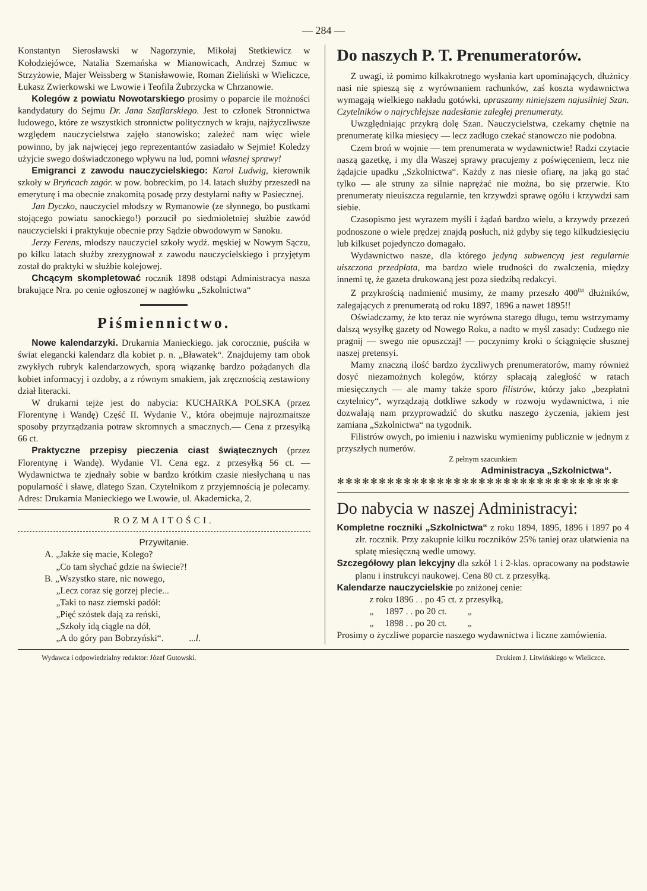— 284 —
Konstantyn Sierosławski w Nagorzynie, Mikołaj Stetkiewicz w Kołodziejówce, Natalia Szemańska w Mianowicach, Andrzej Szmuc w Strzyżowie, Majer Weissberg w Stanisławowie, Roman Zieliński w Wieliczce, Łukasz Zwierkowski we Lwowie i Teofila Żubrzycka w Chrzanowie.
Kolegów z powiatu Nowotarskiego prosimy o poparcie ile możności kandydatury do Sejmu Dr. Jana Szaflarskiego. Jest to członek Stronnictwa ludowego, które ze wszystkich stronnictw politycznych w kraju, najżyczliwsze względem nauczycielstwa zajęło stanowisko; zależeć nam więc wiele powinno, by jak najwięcej jego reprezentantów zasiadało w Sejmie! Koledzy użyjcie swego doświadczonego wpływu na lud, pomni własnej sprawy!
Emigranci z zawodu nauczycielskiego: Karol Ludwig, kierownik szkoły w Bryńcach zagór. w pow. bobreckim, po 14. latach służby przeszedł na emeryturę i ma obecnie znakomitą posadę przy destylarni nafty w Pasiecznej.
Jan Dyczko, nauczyciel młodszy w Rymanowie (ze słynnego, bo pustkami stojącego powiatu sanockiego!) porzucił po siedmioletniej służbie zawód nauczycielski i praktykuje obecnie przy Sądzie obwodowym w Sanoku.
Jerzy Ferens, młodszy nauczyciel szkoły wydź. męskiej w Nowym Sączu, po kilku latach służby zrezygnował z zawodu nauczycielskiego i przyjętym został do praktyki w służbie kolejowej.
Chcącym skompletować rocznik 1898 odstąpi Administracya nasza brakujące Nra. po cenie ogłoszonej w nagłówku „Szkolnictwa“
Piśmiennictwo.
Nowe kalendarzyki. Drukarnia Manieckiego. jak corocznie, puściła w świat elegancki kalendarz dla kobiet p. n. „Bławatek“. Znajdujemy tam obok zwykłych rubryk kalendarzowych, sporą wiązankę bardzo pożądanych dla kobiet informacyj i ozdoby, a z równym smakiem, jak zręcznością zestawiony dział literacki.
W drukarni tejże jest do nabycia: KUCHARKA POLSKA (przez Florentynę i Wandę) Część II. Wydanie V., która obejmuje najrozmaitsze sposoby przyrządzania potraw skromnych a smacznych.— Cena z przesyłką 66 ct.
Praktyczne przepisy pieczenia ciast świątecznych (przez Florentynę i Wandę). Wydanie VI. Cena egz. z przesyłką 56 ct. — Wydawnictwa te zjednały sobie w bardzo krótkim czasie niesłychaną u nas popularność i sławę, dlatego Szan. Czytelnikom z przyjemnością je polecamy. Adres: Drukarnia Manieckiego we Lwowie, ul. Akademicka, 2.
ROZMAITOŚCI.
Przywitanie.
A. „Jakże się macie, Kolego?
„Co tam słychać gdzie na świecie?!
B. „Wszystko stare, nic nowego,
„Lecz coraz się gorzej plecie...
„Taki to nasz ziemski padół:
„Pięć szóstek dają za reński,
„Szkoły idą ciągle na dół,
„A do góry pan Bobrzyński“. ...l.
Do naszych P. T. Prenumeratorów.
Z uwagi, iż pomimo kilkakrotnego wysłania kart upominających, dłużnicy nasi nie spieszą się z wyrównaniem rachunków, zaś koszta wydawnictwa wymagają wielkiego nakładu gotówki, upraszamy niniejszem najusilniej Szan. Czytelników o najrychlejsze nadesłanie zaległej prenumeraty.
Uwzględniając przykrą dolę Szan. Nauczycielstwa, czekamy chętnie na prenumeratę kilka miesięcy — lecz zadługo czekać stanowczo nie podobna.
Czem broń w wojnie — tem prenumerata w wydawnictwie! Radzi czytacie naszą gazetkę, i my dla Waszej sprawy pracujemy z poświęceniem, lecz nie żądajcie upadku „Szkolnictwa“. Każdy z nas niesie ofiarę, na jaką go stać tylko — ale struny za silnie naprężać nie można, bo się przerwie. Kto prenumeraty nieuiszcza regularnie, ten krzywdzi sprawę ogółu i krzywdzi sam siebie.
Czasopismo jest wyrazem myśli i żądań bardzo wielu, a krzywdy przezeń podnoszone o wiele prędzej znajdą posłuch, niż gdyby się tego kilkudziesięciu lub kilkuset pojedynczo domagało.
Wydawnictwo nasze, dla którego jedyną subwencyą jest regularnie uiszczona przedpłata, ma bardzo wiele trudności do zwalczenia, między innemi tę, że gazeta drukowaną jest poza siedzibą redakcyi.
Z przykrością nadmienić musimy, że mamy przeszło 400<sup>tu</sup> dłużników, zalegających z prenumeratą od roku 1897, 1896 a nawet 1895!!
Oświadczamy, że kto teraz nie wyrówna starego długu, temu wstrzymamy dalszą wysyłkę gazety od Nowego Roku, a nadto w myśl zasady: Cudzego nie pragnij — swego nie opuszczaj! — poczynimy kroki o ściągnięcie słusznej naszej pretensyi.
Mamy znaczną ilość bardzo życzliwych prenumeratorów, mamy również dosyć niezamożnych kolegów, którzy spłacają zaległość w ratach miesięcznych — ale mamy także sporo filistrów, którzy jako „bezpłatni czytelnicy“, wyrządzają dotkliwe szkody w rozwoju wydawnictwa, i nie dozwalają nam przyprowadzić do skutku naszego życzenia, jakiem jest zamiana „Szkolnictwa“ na tygodnik.
Filistrów owych, po imieniu i nazwisku wymienimy publicznie w jednym z przyszłych numerów.
Z pełnym szacunkiem
Administracya „Szkolnictwa“.
✻✻✻✻✻✻✻✻✻✻✻✻✻✻✻✻✻✻✻✻✻✻✻✻✻✻✻✻✻✻✻✻✻✻
Do nabycia w naszej Administracyi:
Kompletne roczniki „Szkolnictwa“ z roku 1894, 1895, 1896 i 1897 po 4 złr. rocznik. Przy zakupnie kilku roczników 25% taniej oraz ułatwienia na spłatę miesięczną wedle umowy.
Szczegółowy plan lekcyjny dla szkół 1 i 2-klas. opracowany na podstawie planu i instrukcyi naukowej. Cena 80 ct. z przesyłką.
Kalendarze nauczycielskie po zniżonej cenie:
z roku 1896 . . po 45 ct. z przesyłką,
„ 1897 . . po 20 ct. „
„ 1898 . . po 20 ct. „
Prosimy o życzliwe poparcie naszego wydawnictwa i liczne zamówienia.
Wydawca i odpowiedzialny redaktor: Józef Gutowski. Drukiem J. Litwińskiego w Wieliczce.